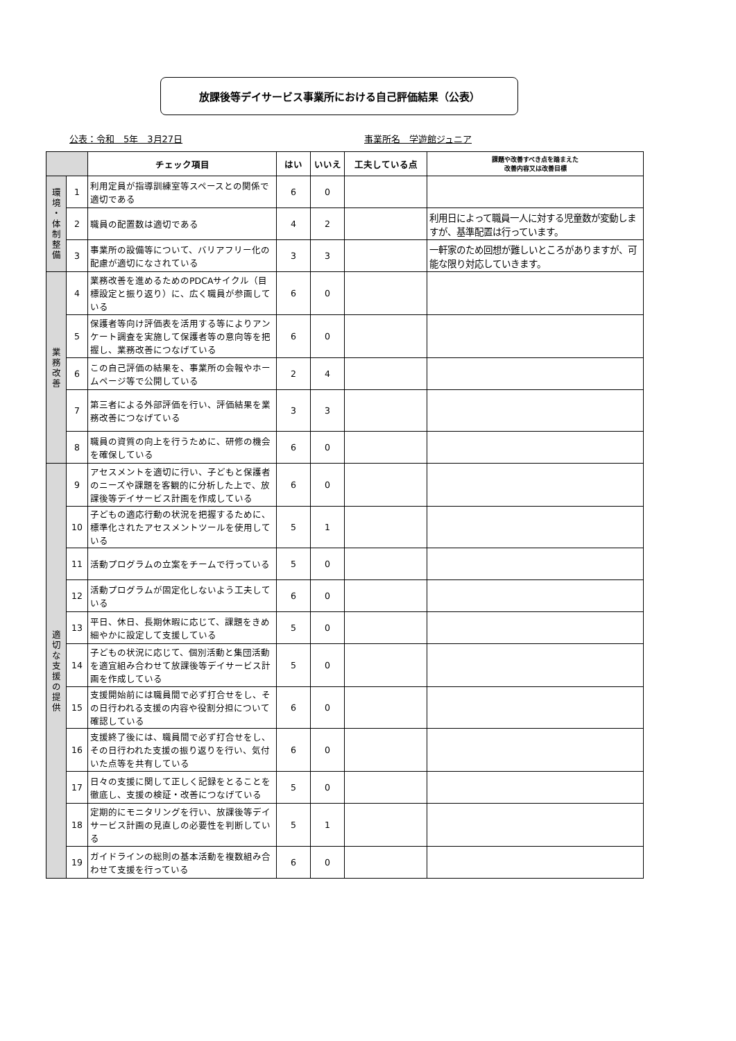放課後等デイサービス事業所における自己評価結果（公表）
公表：令和　5年　3月27日 事業所名　学遊館ジュニア
| | | チェック項目 | はい | いいえ | 工夫している点 | 課題や改善すべき点を踏まえた 改善内容又は改善目標 |
| --- | --- | --- | --- | --- | --- | --- |
| 環 境 ・ 体 制 整 備 | 1 | 利用定員が指導訓練室等スペースとの関係で適切である | 6 | 0 | | |
| | 2 | 職員の配置数は適切である | 4 | 2 | | 利用日によって職員一人に対する児童数が変動しますが、基準配置は行っています。 |
| | 3 | 事業所の設備等について、バリアフリー化の配慮が適切になされている | 3 | 3 | | 一軒家のため回想が難しいところがありますが、可能な限り対応していきます。 |
| 業 務 改 善 | 4 | 業務改善を進めるためのPDCAサイクル（目標設定と振り返り）に、広く職員が参画している | 6 | 0 | | |
| | 5 | 保護者等向け評価表を活用する等によりアンケート調査を実施して保護者等の意向等を把握し、業務改善につなげている | 6 | 0 | | |
| | 6 | この自己評価の結果を、事業所の会報やホームページ等で公開している | 2 | 4 | | |
| | 7 | 第三者による外部評価を行い、評価結果を業務改善につなげている | 3 | 3 | | |
| | 8 | 職員の資質の向上を行うために、研修の機会を確保している | 6 | 0 | | |
| 適 切 な 支 援 の 提 供 | 9 | アセスメントを適切に行い、子どもと保護者のニーズや課題を客観的に分析した上で、放課後等デイサービス計画を作成している | 6 | 0 | | |
| | 10 | 子どもの適応行動の状況を把握するために、標準化されたアセスメントツールを使用している | 5 | 1 | | |
| | 11 | 活動プログラムの立案をチームで行っている | 5 | 0 | | |
| | 12 | 活動プログラムが固定化しないよう工夫している | 6 | 0 | | |
| | 13 | 平日、休日、長期休暇に応じて、課題をきめ細やかに設定して支援している | 5 | 0 | | |
| | 14 | 子どもの状況に応じて、個別活動と集団活動を適宜組み合わせて放課後等デイサービス計画を作成している | 5 | 0 | | |
| | 15 | 支援開始前には職員間で必ず打合せをし、その日行われる支援の内容や役割分担について確認している | 6 | 0 | | |
| | 16 | 支援終了後には、職員間で必ず打合せをし、その日行われた支援の振り返りを行い、気付いた点等を共有している | 6 | 0 | | |
| | 17 | 日々の支援に関して正しく記録をとることを徹底し、支援の検証・改善につなげている | 5 | 0 | | |
| | 18 | 定期的にモニタリングを行い、放課後等デイサービス計画の見直しの必要性を判断している | 5 | 1 | | |
| | 19 | ガイドラインの総則の基本活動を複数組み合わせて支援を行っている | 6 | 0 | | |